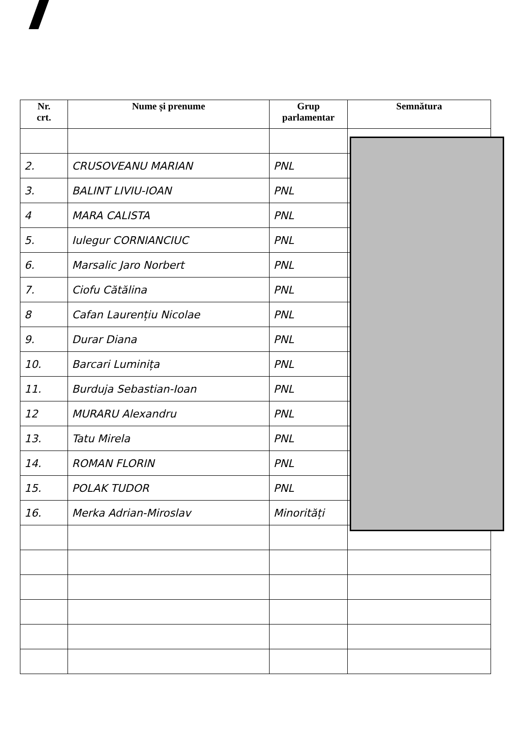| Nr. crt. | Nume și prenume | Grup parlamentar | Semnătura |
| --- | --- | --- | --- |
| 2. | CRUSOVEANU MARIAN | PNL | |
| 3. | BALINT LIVIU-IOAN | PNL | |
| 4 | MARA CALISTA | PNL | |
| 5. | Iulegur CORNIANCIUC | PNL | |
| 6. | Marsalic Jaro Norbert | PNL | |
| 7. | Ciofu Cătălina | PNL | |
| 8 | Cafan Laurențiu Nicolae | PNL | |
| 9. | Durar Diana | PNL | |
| 10. | Barcari Luminița | PNL | |
| 11. | Burduja Sebastian-Ioan | PNL | |
| 12 | MURARU Alexandru | PNL | |
| 13. | Tatu Mirela | PNL | |
| 14. | ROMAN FLORIN | PNL | |
| 15. | POLAK TUDOR | PNL | |
| 16. | Merka Adrian-Miroslav | Minorități | |